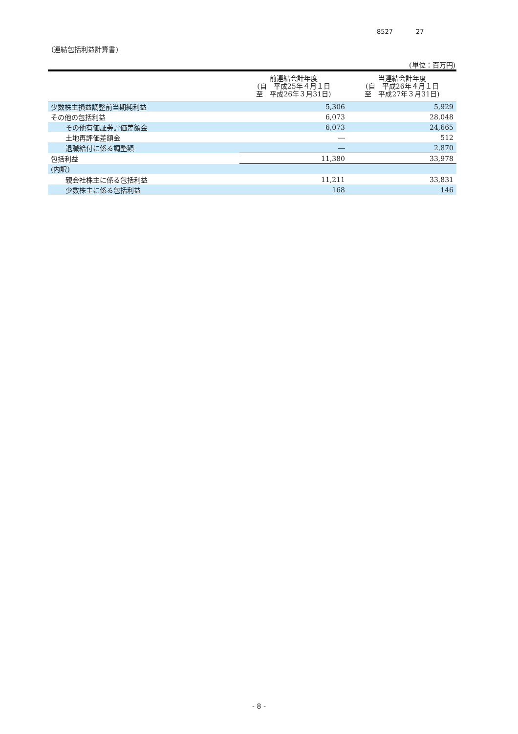8527 27
(連結包括利益計算書)
(単位：百万円)
| | 前連結会計年度 (自 平成25年４月１日 至 平成26年３月31日) | 当連結会計年度 (自 平成26年４月１日 至 平成27年３月31日) |
| --- | --- | --- |
| 少数株主損益調整前当期純利益 | 5,306 | 5,929 |
| その他の包括利益 | 6,073 | 28,048 |
| その他有価証券評価差額金 | 6,073 | 24,665 |
| 土地再評価差額金 | ― | 512 |
| 退職給付に係る調整額 | ― | 2,870 |
| 包括利益 | 11,380 | 33,978 |
| (内訳) | | |
| 親会社株主に係る包括利益 | 11,211 | 33,831 |
| 少数株主に係る包括利益 | 168 | 146 |
- 8 -